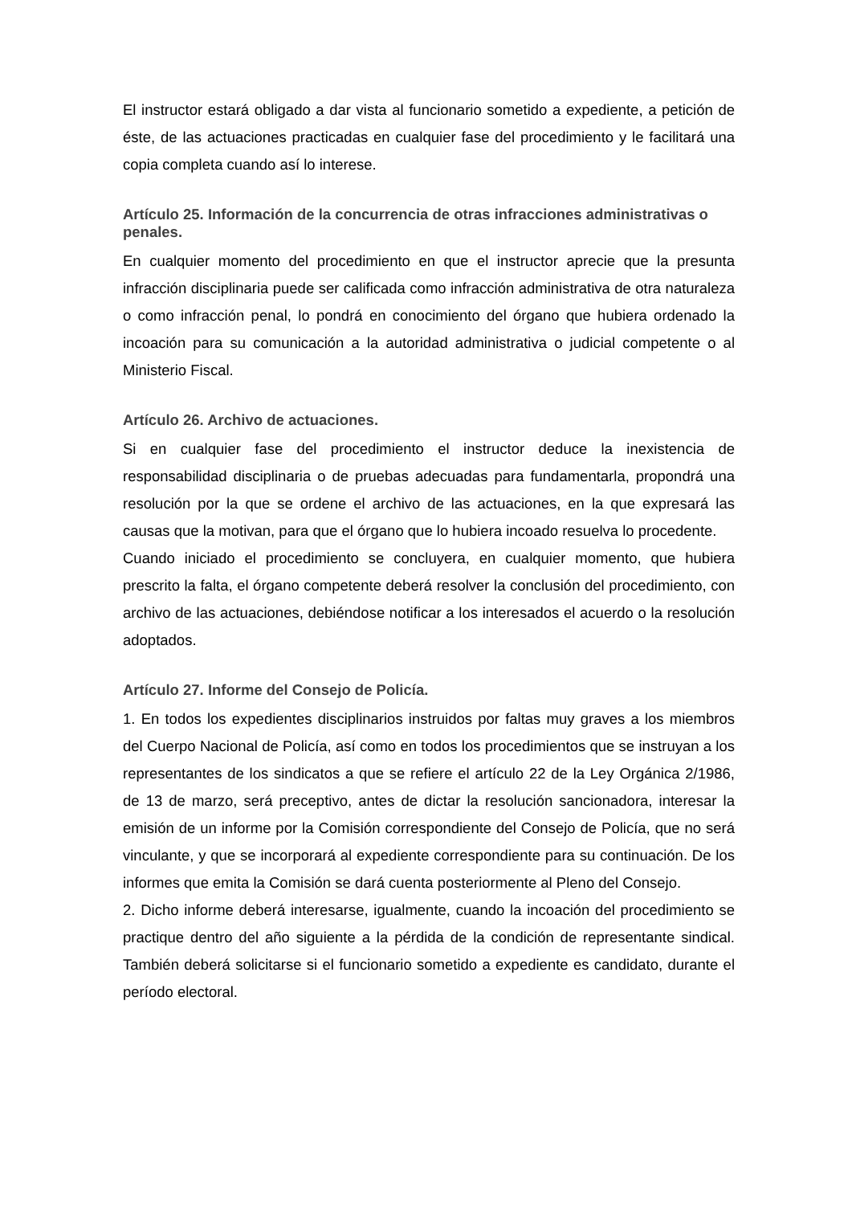El instructor estará obligado a dar vista al funcionario sometido a expediente, a petición de éste, de las actuaciones practicadas en cualquier fase del procedimiento y le facilitará una copia completa cuando así lo interese.
Artículo 25. Información de la concurrencia de otras infracciones administrativas o penales.
En cualquier momento del procedimiento en que el instructor aprecie que la presunta infracción disciplinaria puede ser calificada como infracción administrativa de otra naturaleza o como infracción penal, lo pondrá en conocimiento del órgano que hubiera ordenado la incoación para su comunicación a la autoridad administrativa o judicial competente o al Ministerio Fiscal.
Artículo 26. Archivo de actuaciones.
Si en cualquier fase del procedimiento el instructor deduce la inexistencia de responsabilidad disciplinaria o de pruebas adecuadas para fundamentarla, propondrá una resolución por la que se ordene el archivo de las actuaciones, en la que expresará las causas que la motivan, para que el órgano que lo hubiera incoado resuelva lo procedente.
Cuando iniciado el procedimiento se concluyera, en cualquier momento, que hubiera prescrito la falta, el órgano competente deberá resolver la conclusión del procedimiento, con archivo de las actuaciones, debiéndose notificar a los interesados el acuerdo o la resolución adoptados.
Artículo 27. Informe del Consejo de Policía.
1. En todos los expedientes disciplinarios instruidos por faltas muy graves a los miembros del Cuerpo Nacional de Policía, así como en todos los procedimientos que se instruyan a los representantes de los sindicatos a que se refiere el artículo 22 de la Ley Orgánica 2/1986, de 13 de marzo, será preceptivo, antes de dictar la resolución sancionadora, interesar la emisión de un informe por la Comisión correspondiente del Consejo de Policía, que no será vinculante, y que se incorporará al expediente correspondiente para su continuación. De los informes que emita la Comisión se dará cuenta posteriormente al Pleno del Consejo.
2. Dicho informe deberá interesarse, igualmente, cuando la incoación del procedimiento se practique dentro del año siguiente a la pérdida de la condición de representante sindical. También deberá solicitarse si el funcionario sometido a expediente es candidato, durante el período electoral.